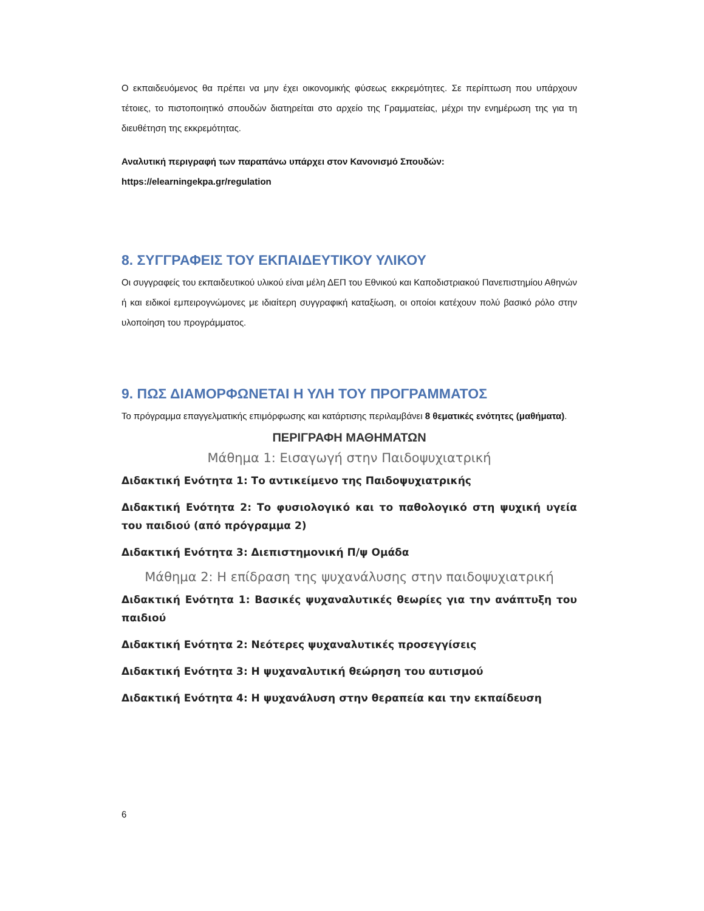Ο εκπαιδευόμενος θα πρέπει να μην έχει οικονομικής φύσεως εκκρεμότητες. Σε περίπτωση που υπάρχουν τέτοιες, το πιστοποιητικό σπουδών διατηρείται στο αρχείο της Γραμματείας, μέχρι την ενημέρωση της για τη διευθέτηση της εκκρεμότητας.
Αναλυτική περιγραφή των παραπάνω υπάρχει στον Κανονισμό Σπουδών:
https://elearningekpa.gr/regulation
8. ΣΥΓΓΡΑΦΕΙΣ ΤΟΥ ΕΚΠΑΙΔΕΥΤΙΚΟΥ ΥΛΙΚΟΥ
Οι συγγραφείς του εκπαιδευτικού υλικού είναι μέλη ΔΕΠ του Εθνικού και Καποδιστριακού Πανεπιστημίου Αθηνών ή και ειδικοί εμπειρογνώμονες με ιδιαίτερη συγγραφική καταξίωση, οι οποίοι κατέχουν πολύ βασικό ρόλο στην υλοποίηση του προγράμματος.
9. ΠΩΣ ΔΙΑΜΟΡΦΩΝΕΤΑΙ Η ΥΛΗ ΤΟΥ ΠΡΟΓΡΑΜΜΑΤΟΣ
Το πρόγραμμα επαγγελματικής επιμόρφωσης και κατάρτισης περιλαμβάνει 8 θεματικές ενότητες (μαθήματα).
ΠΕΡΙΓΡΑΦΗ ΜΑΘΗΜΑΤΩΝ
Μάθημα 1: Εισαγωγή στην Παιδοψυχιατρική
Διδακτική Ενότητα 1: Το αντικείμενο της Παιδοψυχιατρικής
Διδακτική Ενότητα 2: Το φυσιολογικό και το παθολογικό στη ψυχική υγεία του παιδιού (από πρόγραμμα 2)
Διδακτική Ενότητα 3: Διεπιστημονική Π/ψ Ομάδα
Μάθημα 2: Η επίδραση της ψυχανάλυσης στην παιδοψυχιατρική
Διδακτική Ενότητα 1: Βασικές ψυχαναλυτικές θεωρίες για την ανάπτυξη του παιδιού
Διδακτική Ενότητα 2: Νεότερες ψυχαναλυτικές προσεγγίσεις
Διδακτική Ενότητα 3: Η ψυχαναλυτική θεώρηση του αυτισμού
Διδακτική Ενότητα 4: Η ψυχανάλυση στην θεραπεία και την εκπαίδευση
6